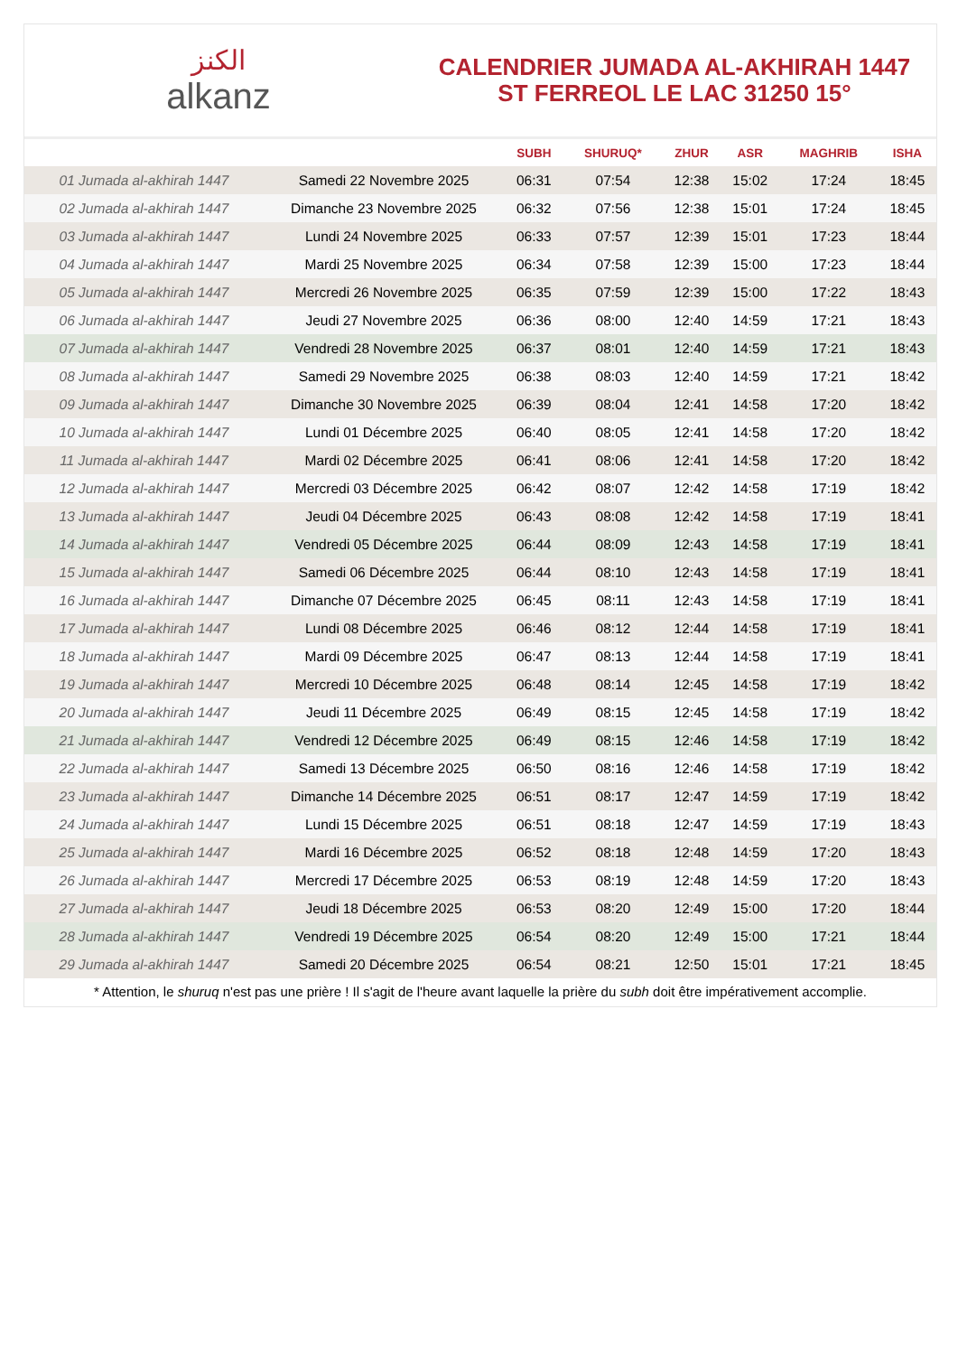الكنز
alkanz
CALENDRIER JUMADA AL-AKHIRAH 1447
ST FERREOL LE LAC 31250 15°
| | | SUBH | SHURUQ* | ZHUR | ASR | MAGHRIB | ISHA |
| --- | --- | --- | --- | --- | --- | --- | --- |
| 01 Jumada al-akhirah 1447 | Samedi 22 Novembre 2025 | 06:31 | 07:54 | 12:38 | 15:02 | 17:24 | 18:45 |
| 02 Jumada al-akhirah 1447 | Dimanche 23 Novembre 2025 | 06:32 | 07:56 | 12:38 | 15:01 | 17:24 | 18:45 |
| 03 Jumada al-akhirah 1447 | Lundi 24 Novembre 2025 | 06:33 | 07:57 | 12:39 | 15:01 | 17:23 | 18:44 |
| 04 Jumada al-akhirah 1447 | Mardi 25 Novembre 2025 | 06:34 | 07:58 | 12:39 | 15:00 | 17:23 | 18:44 |
| 05 Jumada al-akhirah 1447 | Mercredi 26 Novembre 2025 | 06:35 | 07:59 | 12:39 | 15:00 | 17:22 | 18:43 |
| 06 Jumada al-akhirah 1447 | Jeudi 27 Novembre 2025 | 06:36 | 08:00 | 12:40 | 14:59 | 17:21 | 18:43 |
| 07 Jumada al-akhirah 1447 | Vendredi 28 Novembre 2025 | 06:37 | 08:01 | 12:40 | 14:59 | 17:21 | 18:43 |
| 08 Jumada al-akhirah 1447 | Samedi 29 Novembre 2025 | 06:38 | 08:03 | 12:40 | 14:59 | 17:21 | 18:42 |
| 09 Jumada al-akhirah 1447 | Dimanche 30 Novembre 2025 | 06:39 | 08:04 | 12:41 | 14:58 | 17:20 | 18:42 |
| 10 Jumada al-akhirah 1447 | Lundi 01 Décembre 2025 | 06:40 | 08:05 | 12:41 | 14:58 | 17:20 | 18:42 |
| 11 Jumada al-akhirah 1447 | Mardi 02 Décembre 2025 | 06:41 | 08:06 | 12:41 | 14:58 | 17:20 | 18:42 |
| 12 Jumada al-akhirah 1447 | Mercredi 03 Décembre 2025 | 06:42 | 08:07 | 12:42 | 14:58 | 17:19 | 18:42 |
| 13 Jumada al-akhirah 1447 | Jeudi 04 Décembre 2025 | 06:43 | 08:08 | 12:42 | 14:58 | 17:19 | 18:41 |
| 14 Jumada al-akhirah 1447 | Vendredi 05 Décembre 2025 | 06:44 | 08:09 | 12:43 | 14:58 | 17:19 | 18:41 |
| 15 Jumada al-akhirah 1447 | Samedi 06 Décembre 2025 | 06:44 | 08:10 | 12:43 | 14:58 | 17:19 | 18:41 |
| 16 Jumada al-akhirah 1447 | Dimanche 07 Décembre 2025 | 06:45 | 08:11 | 12:43 | 14:58 | 17:19 | 18:41 |
| 17 Jumada al-akhirah 1447 | Lundi 08 Décembre 2025 | 06:46 | 08:12 | 12:44 | 14:58 | 17:19 | 18:41 |
| 18 Jumada al-akhirah 1447 | Mardi 09 Décembre 2025 | 06:47 | 08:13 | 12:44 | 14:58 | 17:19 | 18:41 |
| 19 Jumada al-akhirah 1447 | Mercredi 10 Décembre 2025 | 06:48 | 08:14 | 12:45 | 14:58 | 17:19 | 18:42 |
| 20 Jumada al-akhirah 1447 | Jeudi 11 Décembre 2025 | 06:49 | 08:15 | 12:45 | 14:58 | 17:19 | 18:42 |
| 21 Jumada al-akhirah 1447 | Vendredi 12 Décembre 2025 | 06:49 | 08:15 | 12:46 | 14:58 | 17:19 | 18:42 |
| 22 Jumada al-akhirah 1447 | Samedi 13 Décembre 2025 | 06:50 | 08:16 | 12:46 | 14:58 | 17:19 | 18:42 |
| 23 Jumada al-akhirah 1447 | Dimanche 14 Décembre 2025 | 06:51 | 08:17 | 12:47 | 14:59 | 17:19 | 18:42 |
| 24 Jumada al-akhirah 1447 | Lundi 15 Décembre 2025 | 06:51 | 08:18 | 12:47 | 14:59 | 17:19 | 18:43 |
| 25 Jumada al-akhirah 1447 | Mardi 16 Décembre 2025 | 06:52 | 08:18 | 12:48 | 14:59 | 17:20 | 18:43 |
| 26 Jumada al-akhirah 1447 | Mercredi 17 Décembre 2025 | 06:53 | 08:19 | 12:48 | 14:59 | 17:20 | 18:43 |
| 27 Jumada al-akhirah 1447 | Jeudi 18 Décembre 2025 | 06:53 | 08:20 | 12:49 | 15:00 | 17:20 | 18:44 |
| 28 Jumada al-akhirah 1447 | Vendredi 19 Décembre 2025 | 06:54 | 08:20 | 12:49 | 15:00 | 17:21 | 18:44 |
| 29 Jumada al-akhirah 1447 | Samedi 20 Décembre 2025 | 06:54 | 08:21 | 12:50 | 15:01 | 17:21 | 18:45 |
* Attention, le shuruq n'est pas une prière ! Il s'agit de l'heure avant laquelle la prière du subh doit être impérativement accomplie.